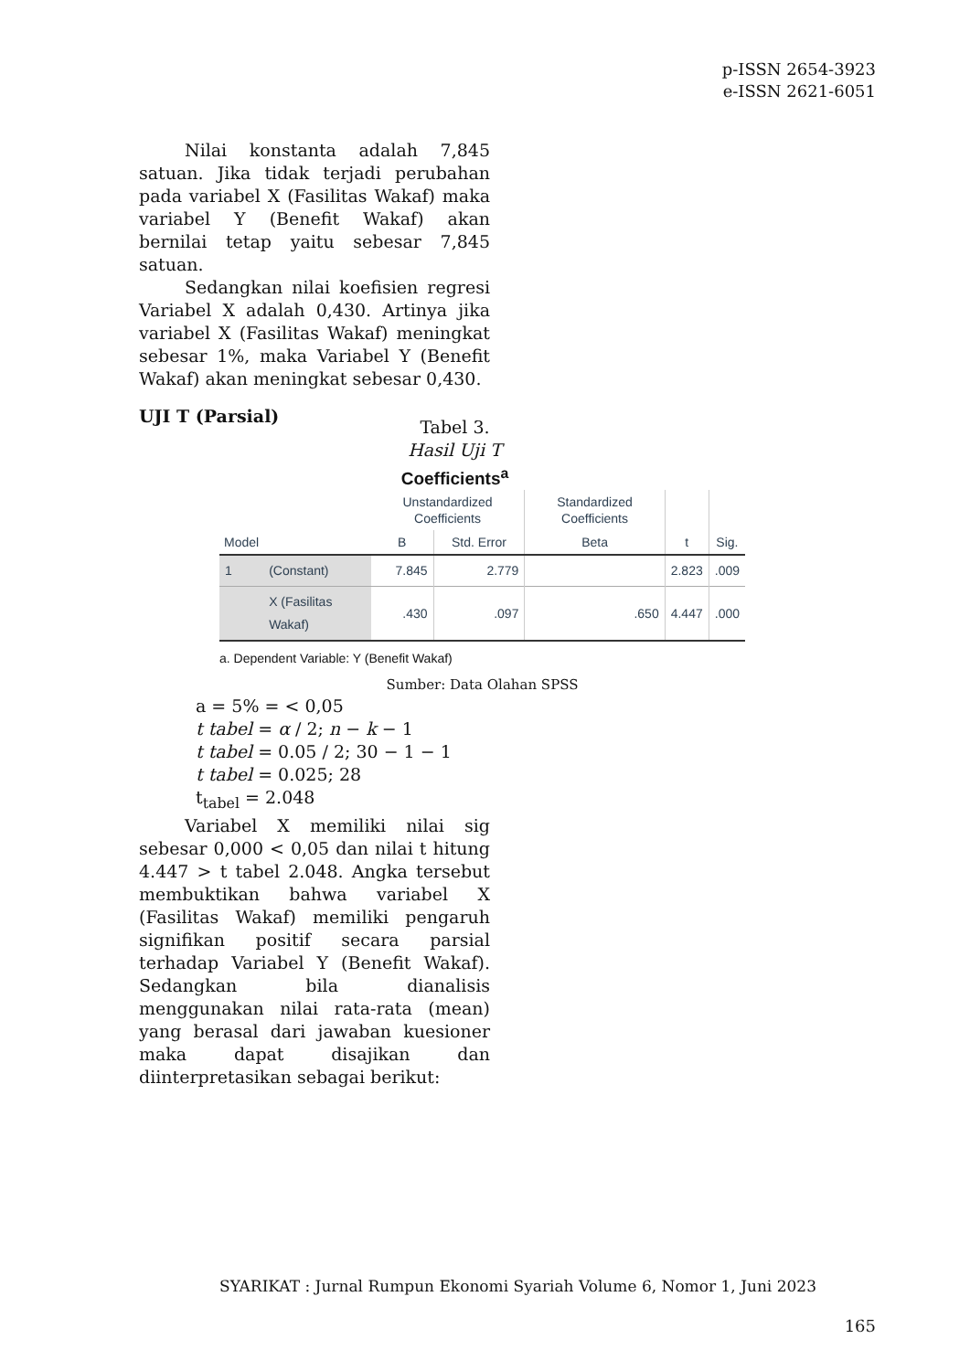p-ISSN 2654-3923
e-ISSN 2621-6051
Nilai konstanta adalah 7,845 satuan. Jika tidak terjadi perubahan pada variabel X (Fasilitas Wakaf) maka variabel Y (Benefit Wakaf) akan bernilai tetap yaitu sebesar 7,845 satuan.
Sedangkan nilai koefisien regresi Variabel X adalah 0,430. Artinya jika variabel X (Fasilitas Wakaf) meningkat sebesar 1%, maka Variabel Y (Benefit Wakaf) akan meningkat sebesar 0,430.
UJI T (Parsial)
Tabel 3.
Hasil Uji T
Coefficients<sup>a</sup>
| | | Unstandardized Coefficients | | Standardized Coefficients | | |
| --- | --- | --- | --- | --- | --- | --- |
| Model | | B | Std. Error | Beta | t | Sig. |
| 1 | (Constant) | 7.845 | 2.779 | | 2.823 | .009 |
| | X (Fasilitas Wakaf) | .430 | .097 | .650 | 4.447 | .000 |
a. Dependent Variable: Y (Benefit Wakaf)
Sumber: Data Olahan SPSS
a = 5% = < 0,05
t tabel = α / 2; n − k − 1
t tabel = 0.05 / 2; 30 − 1 − 1
t tabel = 0.025; 28
t<sub>tabel</sub> = 2.048
Variabel X memiliki nilai sig sebesar 0,000 < 0,05 dan nilai t hitung 4.447 > t tabel 2.048. Angka tersebut membuktikan bahwa variabel X (Fasilitas Wakaf) memiliki pengaruh signifikan positif secara parsial terhadap Variabel Y (Benefit Wakaf). Sedangkan bila dianalisis menggunakan nilai rata-rata (mean) yang berasal dari jawaban kuesioner maka dapat disajikan dan diinterpretasikan sebagai berikut:
SYARIKAT : Jurnal Rumpun Ekonomi Syariah Volume 6, Nomor 1, Juni 2023
165